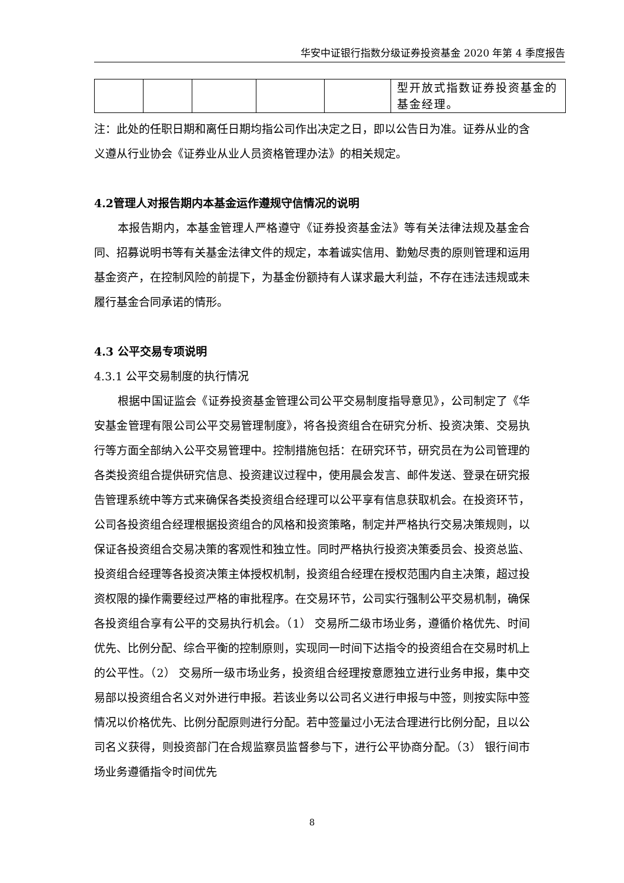华安中证银行指数分级证券投资基金 2020 年第 4 季度报告
| | | | | | 型开放式指数证券投资基金的基金经理。 |
注：此处的任职日期和离任日期均指公司作出决定之日，即以公告日为准。证券从业的含义遵从行业协会《证券业从业人员资格管理办法》的相关规定。
4.2管理人对报告期内本基金运作遵规守信情况的说明
本报告期内，本基金管理人严格遵守《证券投资基金法》等有关法律法规及基金合同、招募说明书等有关基金法律文件的规定，本着诚实信用、勤勉尽责的原则管理和运用基金资产，在控制风险的前提下，为基金份额持有人谋求最大利益，不存在违法违规或未履行基金合同承诺的情形。
4.3 公平交易专项说明
4.3.1 公平交易制度的执行情况
根据中国证监会《证券投资基金管理公司公平交易制度指导意见》，公司制定了《华安基金管理有限公司公平交易管理制度》，将各投资组合在研究分析、投资决策、交易执行等方面全部纳入公平交易管理中。控制措施包括：在研究环节，研究员在为公司管理的各类投资组合提供研究信息、投资建议过程中，使用晨会发言、邮件发送、登录在研究报告管理系统中等方式来确保各类投资组合经理可以公平享有信息获取机会。在投资环节，公司各投资组合经理根据投资组合的风格和投资策略，制定并严格执行交易决策规则，以保证各投资组合交易决策的客观性和独立性。同时严格执行投资决策委员会、投资总监、投资组合经理等各投资决策主体授权机制，投资组合经理在授权范围内自主决策，超过投资权限的操作需要经过严格的审批程序。在交易环节，公司实行强制公平交易机制，确保各投资组合享有公平的交易执行机会。（1） 交易所二级市场业务，遵循价格优先、时间优先、比例分配、综合平衡的控制原则，实现同一时间下达指令的投资组合在交易时机上的公平性。（2） 交易所一级市场业务，投资组合经理按意愿独立进行业务申报，集中交易部以投资组合名义对外进行申报。若该业务以公司名义进行申报与中签，则按实际中签情况以价格优先、比例分配原则进行分配。若中签量过小无法合理进行比例分配，且以公司名义获得，则投资部门在合规监察员监督参与下，进行公平协商分配。（3） 银行间市场业务遵循指令时间优先
8